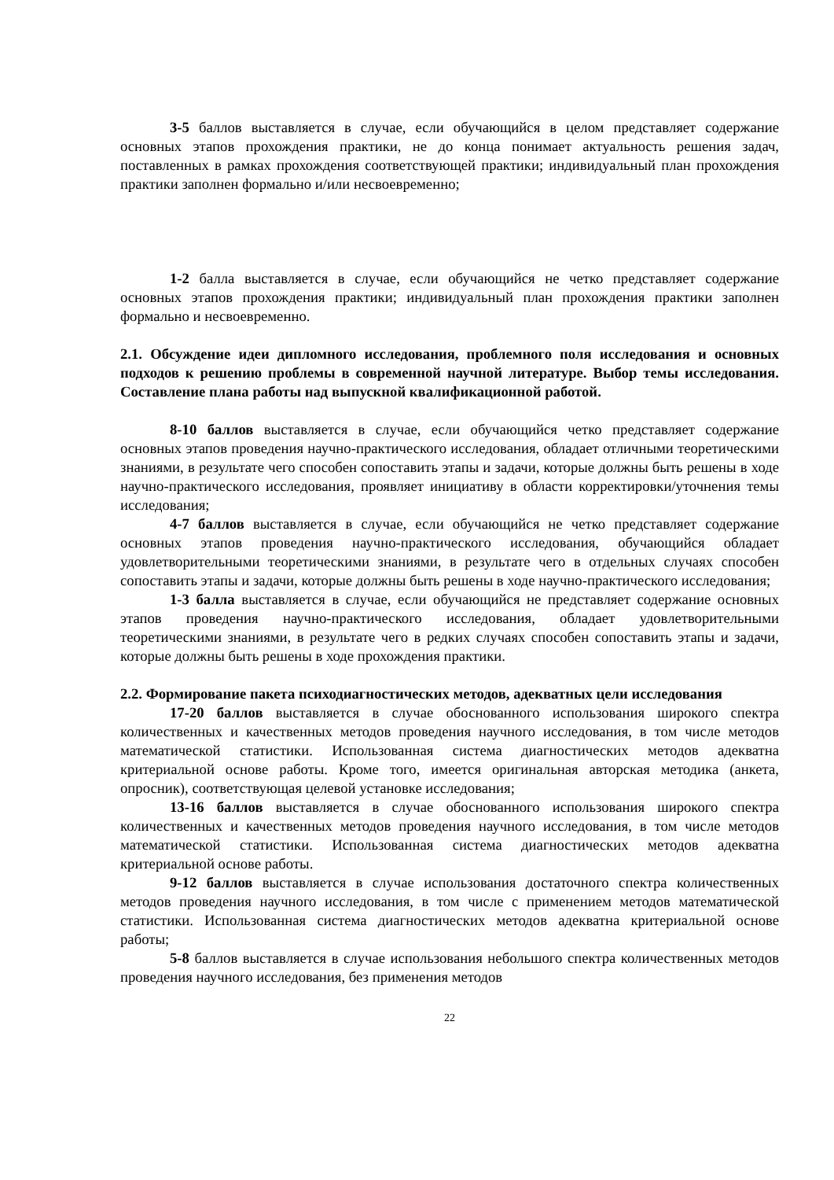3-5 баллов выставляется в случае, если обучающийся в целом представляет содержание основных этапов прохождения практики, не до конца понимает актуальность решения задач, поставленных в рамках прохождения соответствующей практики; индивидуальный план прохождения практики заполнен формально и/или несвоевременно;
1-2 балла выставляется в случае, если обучающийся не четко представляет содержание основных этапов прохождения практики; индивидуальный план прохождения практики заполнен формально и несвоевременно.
2.1. Обсуждение идеи дипломного исследования, проблемного поля исследования и основных подходов к решению проблемы в современной научной литературе. Выбор темы исследования. Составление плана работы над выпускной квалификационной работой.
8-10 баллов выставляется в случае, если обучающийся четко представляет содержание основных этапов проведения научно-практического исследования, обладает отличными теоретическими знаниями, в результате чего способен сопоставить этапы и задачи, которые должны быть решены в ходе научно-практического исследования, проявляет инициативу в области корректировки/уточнения темы исследования;
4-7 баллов выставляется в случае, если обучающийся не четко представляет содержание основных этапов проведения научно-практического исследования, обучающийся обладает удовлетворительными теоретическими знаниями, в результате чего в отдельных случаях способен сопоставить этапы и задачи, которые должны быть решены в ходе научно-практического исследования;
1-3 балла выставляется в случае, если обучающийся не представляет содержание основных этапов проведения научно-практического исследования, обладает удовлетворительными теоретическими знаниями, в результате чего в редких случаях способен сопоставить этапы и задачи, которые должны быть решены в ходе прохождения практики.
2.2. Формирование пакета психодиагностических методов, адекватных цели исследования
17-20 баллов выставляется в случае обоснованного использования широкого спектра количественных и качественных методов проведения научного исследования, в том числе методов математической статистики. Использованная система диагностических методов адекватна критериальной основе работы. Кроме того, имеется оригинальная авторская методика (анкета, опросник), соответствующая целевой установке исследования;
13-16 баллов выставляется в случае обоснованного использования широкого спектра количественных и качественных методов проведения научного исследования, в том числе методов математической статистики. Использованная система диагностических методов адекватна критериальной основе работы.
9-12 баллов выставляется в случае использования достаточного спектра количественных методов проведения научного исследования, в том числе с применением методов математической статистики. Использованная система диагностических методов адекватна критериальной основе работы;
5-8 баллов выставляется в случае использования небольшого спектра количественных методов проведения научного исследования, без применения методов
22